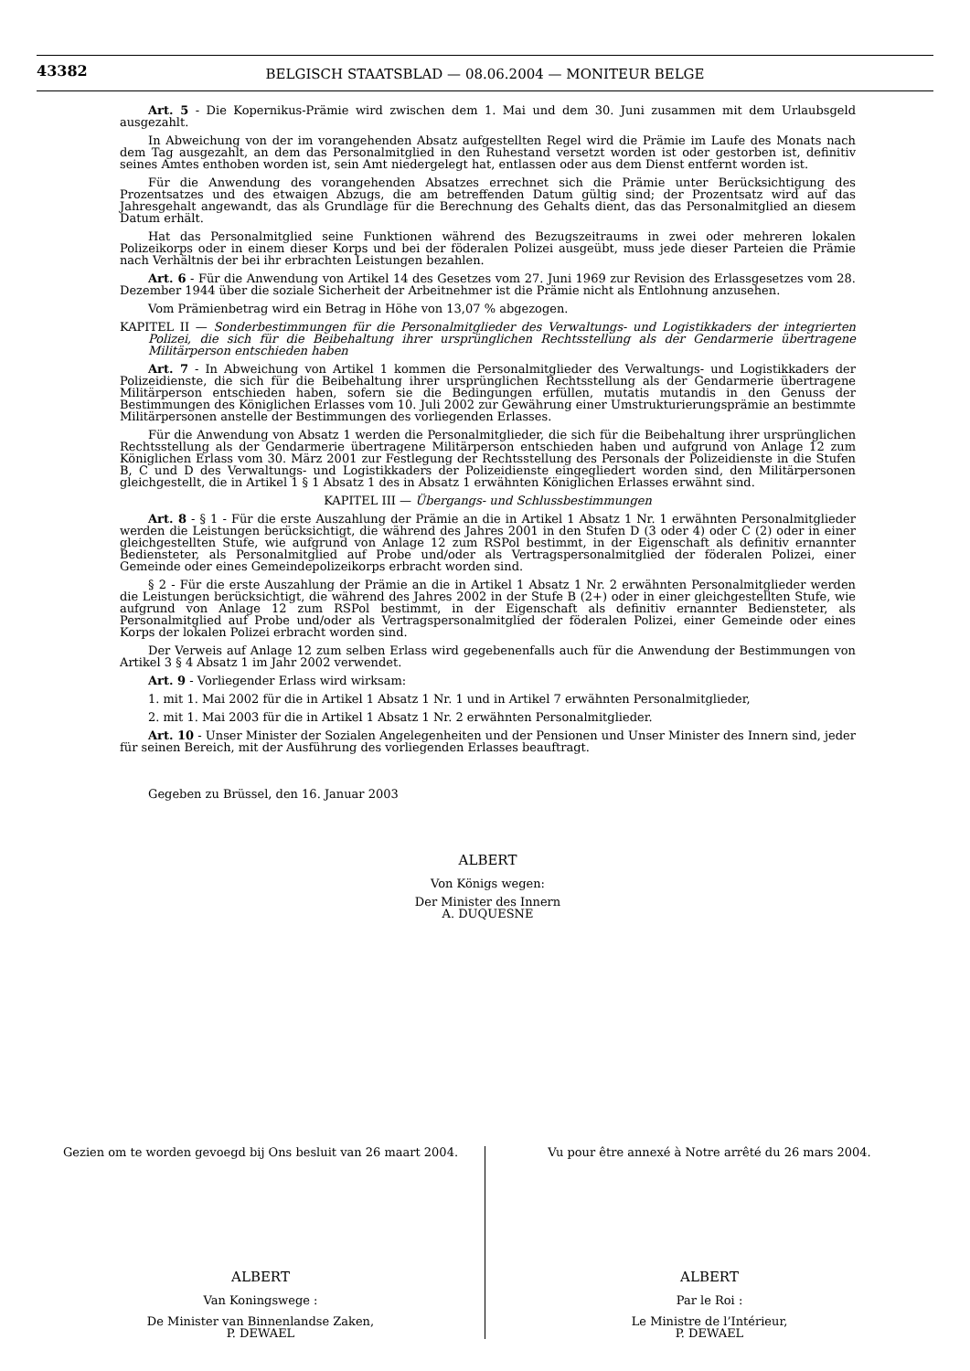43382
BELGISCH STAATSBLAD — 08.06.2004 — MONITEUR BELGE
Art. 5 - Die Kopernikus-Prämie wird zwischen dem 1. Mai und dem 30. Juni zusammen mit dem Urlaubsgeld ausgezahlt.
In Abweichung von der im vorangehenden Absatz aufgestellten Regel wird die Prämie im Laufe des Monats nach dem Tag ausgezahlt, an dem das Personalmitglied in den Ruhestand versetzt worden ist oder gestorben ist, definitiv seines Amtes enthoben worden ist, sein Amt niedergelegt hat, entlassen oder aus dem Dienst entfernt worden ist.
Für die Anwendung des vorangehenden Absatzes errechnet sich die Prämie unter Berücksichtigung des Prozentsatzes und des etwaigen Abzugs, die am betreffenden Datum gültig sind; der Prozentsatz wird auf das Jahresgehalt angewandt, das als Grundlage für die Berechnung des Gehalts dient, das das Personalmitglied an diesem Datum erhält.
Hat das Personalmitglied seine Funktionen während des Bezugszeitraums in zwei oder mehreren lokalen Polizeikorps oder in einem dieser Korps und bei der föderalen Polizei ausgeübt, muss jede dieser Parteien die Prämie nach Verhältnis der bei ihr erbrachten Leistungen bezahlen.
Art. 6 - Für die Anwendung von Artikel 14 des Gesetzes vom 27. Juni 1969 zur Revision des Erlassgesetzes vom 28. Dezember 1944 über die soziale Sicherheit der Arbeitnehmer ist die Prämie nicht als Entlohnung anzusehen.
Vom Prämienbetrag wird ein Betrag in Höhe von 13,07 % abgezogen.
KAPITEL II — Sonderbestimmungen für die Personalmitglieder des Verwaltungs- und Logistikkaders der integrierten Polizei, die sich für die Beibehaltung ihrer ursprünglichen Rechtsstellung als der Gendarmerie übertragene Militärperson entschieden haben
Art. 7 - In Abweichung von Artikel 1 kommen die Personalmitglieder des Verwaltungs- und Logistikkaders der Polizeidienste, die sich für die Beibehaltung ihrer ursprünglichen Rechtsstellung als der Gendarmerie übertragene Militärperson entschieden haben, sofern sie die Bedingungen erfüllen, mutatis mutandis in den Genuss der Bestimmungen des Königlichen Erlasses vom 10. Juli 2002 zur Gewährung einer Umstrukturierungsprämie an bestimmte Militärpersonen anstelle der Bestimmungen des vorliegenden Erlasses.
Für die Anwendung von Absatz 1 werden die Personalmitglieder, die sich für die Beibehaltung ihrer ursprünglichen Rechtsstellung als der Gendarmerie übertragene Militärperson entschieden haben und aufgrund von Anlage 12 zum Königlichen Erlass vom 30. März 2001 zur Festlegung der Rechtsstellung des Personals der Polizeidienste in die Stufen B, C und D des Verwaltungs- und Logistikkaders der Polizeidienste eingegliedert worden sind, den Militärpersonen gleichgestellt, die in Artikel 1 § 1 Absatz 1 des in Absatz 1 erwähnten Königlichen Erlasses erwähnt sind.
KAPITEL III — Übergangs- und Schlussbestimmungen
Art. 8 - § 1 - Für die erste Auszahlung der Prämie an die in Artikel 1 Absatz 1 Nr. 1 erwähnten Personalmitglieder werden die Leistungen berücksichtigt, die während des Jahres 2001 in den Stufen D (3 oder 4) oder C (2) oder in einer gleichgestellten Stufe, wie aufgrund von Anlage 12 zum RSPol bestimmt, in der Eigenschaft als definitiv ernannter Bediensteter, als Personalmitglied auf Probe und/oder als Vertragspersonalmitglied der föderalen Polizei, einer Gemeinde oder eines Gemeindepolizeikorps erbracht worden sind.
§ 2 - Für die erste Auszahlung der Prämie an die in Artikel 1 Absatz 1 Nr. 2 erwähnten Personalmitglieder werden die Leistungen berücksichtigt, die während des Jahres 2002 in der Stufe B (2+) oder in einer gleichgestellten Stufe, wie aufgrund von Anlage 12 zum RSPol bestimmt, in der Eigenschaft als definitiv ernannter Bediensteter, als Personalmitglied auf Probe und/oder als Vertragspersonalmitglied der föderalen Polizei, einer Gemeinde oder eines Korps der lokalen Polizei erbracht worden sind.
Der Verweis auf Anlage 12 zum selben Erlass wird gegebenenfalls auch für die Anwendung der Bestimmungen von Artikel 3 § 4 Absatz 1 im Jahr 2002 verwendet.
Art. 9 - Vorliegender Erlass wird wirksam:
1. mit 1. Mai 2002 für die in Artikel 1 Absatz 1 Nr. 1 und in Artikel 7 erwähnten Personalmitglieder,
2. mit 1. Mai 2003 für die in Artikel 1 Absatz 1 Nr. 2 erwähnten Personalmitglieder.
Art. 10 - Unser Minister der Sozialen Angelegenheiten und der Pensionen und Unser Minister des Innern sind, jeder für seinen Bereich, mit der Ausführung des vorliegenden Erlasses beauftragt.
Gegeben zu Brüssel, den 16. Januar 2003
ALBERT
Von Königs wegen:
Der Minister des Innern
A. DUQUESNE
Gezien om te worden gevoegd bij Ons besluit van 26 maart 2004.
ALBERT
Van Koningswege :
De Minister van Binnenlandse Zaken,
P. DEWAEL
Vu pour être annexé à Notre arrêté du 26 mars 2004.
ALBERT
Par le Roi :
Le Ministre de l’Intérieur,
P. DEWAEL